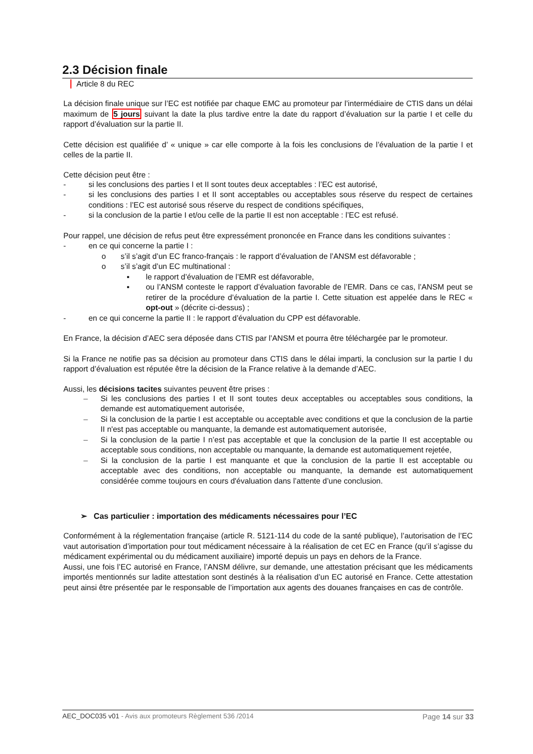2.3 Décision finale
Article 8 du REC
La décision finale unique sur l’EC est notifiée par chaque EMC au promoteur par l’intermédiaire de CTIS dans un délai maximum de 5 jours suivant la date la plus tardive entre la date du rapport d’évaluation sur la partie I et celle du rapport d’évaluation sur la partie II.
Cette décision est qualifiée d’ « unique » car elle comporte à la fois les conclusions de l’évaluation de la partie I et celles de la partie II.
Cette décision peut être :
- si les conclusions des parties I et II sont toutes deux acceptables : l’EC est autorisé,
- si les conclusions des parties I et II sont acceptables ou acceptables sous réserve du respect de certaines conditions : l’EC est autorisé sous réserve du respect de conditions spécifiques,
- si la conclusion de la partie I et/ou celle de la partie II est non acceptable : l’EC est refusé.
Pour rappel, une décision de refus peut être expressément prononcée en France dans les conditions suivantes :
- en ce qui concerne la partie I :
o s’il s’agit d’un EC franco-français : le rapport d’évaluation de l’ANSM est défavorable ;
o s’il s’agit d’un EC multinational :
▪ le rapport d’évaluation de l’EMR est défavorable,
▪ ou l’ANSM conteste le rapport d’évaluation favorable de l’EMR. Dans ce cas, l’ANSM peut se retirer de la procédure d’évaluation de la partie I. Cette situation est appelée dans le REC « opt-out » (décrite ci-dessus) ;
- en ce qui concerne la partie II : le rapport d’évaluation du CPP est défavorable.
En France, la décision d’AEC sera déposée dans CTIS par l’ANSM et pourra être téléchargée par le promoteur.
Si la France ne notifie pas sa décision au promoteur dans CTIS dans le délai imparti, la conclusion sur la partie I du rapport d’évaluation est réputée être la décision de la France relative à la demande d’AEC.
Aussi, les décisions tacites suivantes peuvent être prises :
– Si les conclusions des parties I et II sont toutes deux acceptables ou acceptables sous conditions, la demande est automatiquement autorisée,
– Si la conclusion de la partie I est acceptable ou acceptable avec conditions et que la conclusion de la partie II n'est pas acceptable ou manquante, la demande est automatiquement autorisée,
– Si la conclusion de la partie I n’est pas acceptable et que la conclusion de la partie II est acceptable ou acceptable sous conditions, non acceptable ou manquante, la demande est automatiquement rejetée,
– Si la conclusion de la partie I est manquante et que la conclusion de la partie II est acceptable ou acceptable avec des conditions, non acceptable ou manquante, la demande est automatiquement considérée comme toujours en cours d'évaluation dans l’attente d’une conclusion.
➢ Cas particulier : importation des médicaments nécessaires pour l’EC
Conformément à la réglementation française (article R. 5121-114 du code de la santé publique), l’autorisation de l’EC vaut autorisation d’importation pour tout médicament nécessaire à la réalisation de cet EC en France (qu’il s’agisse du médicament expérimental ou du médicament auxiliaire) importé depuis un pays en dehors de la France.
Aussi, une fois l’EC autorisé en France, l’ANSM délivre, sur demande, une attestation précisant que les médicaments importés mentionnés sur ladite attestation sont destinés à la réalisation d’un EC autorisé en France. Cette attestation peut ainsi être présentée par le responsable de l’importation aux agents des douanes françaises en cas de contrôle.
AEC_DOC035 v01 - Avis aux promoteurs Règlement 536 /2014 Page 14 sur 33